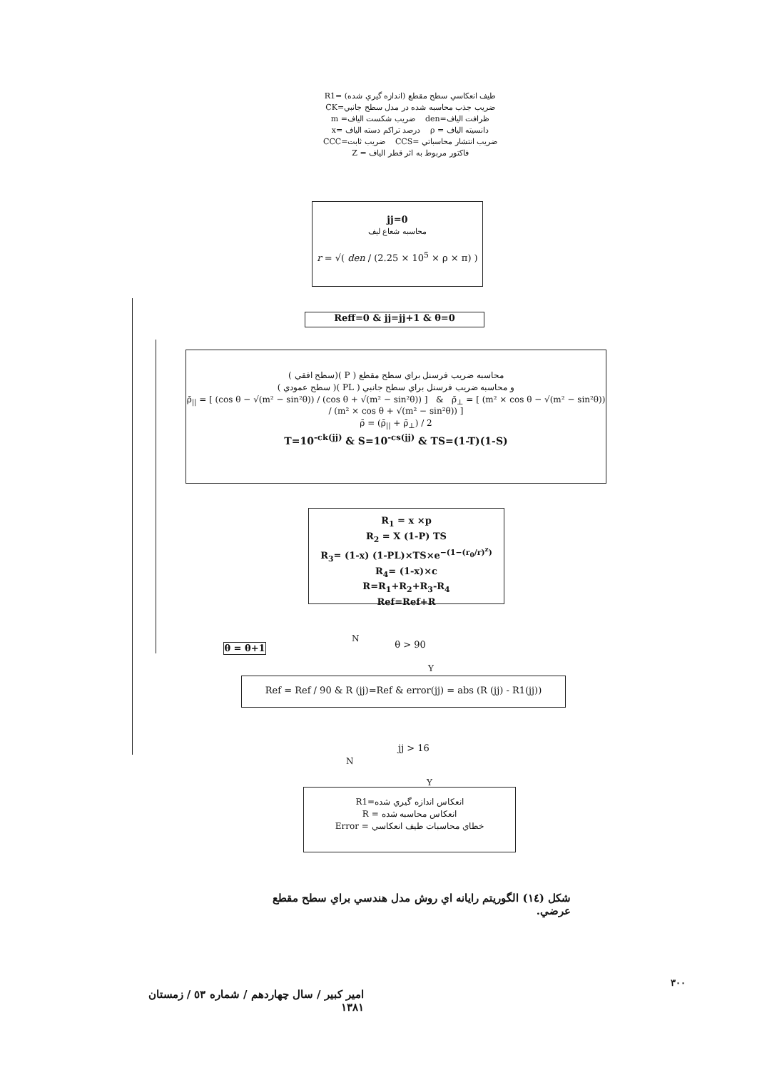طيف انعكاسي سطح مقطع (اندازه گيري شده) =R1
ضريب جذب محاسبه شده در مدل سطح جانبي=CK
ظرافت الياف=den ضريب شكست الياف= m
دانسيته الياف = ρ درصد تراكم دسته الياف =x
ضريب انتشار محاسباتي =CCS ضريب ثابت=CCC
فاكتور مربوط به اثر قطر الياف = Z
jj=0
محاسبه شعاع ليف
r = √( den / (2.25 × 10<sup>5</sup> × ρ × π) )
Reff=0 & jj=jj+1 & θ=0
محاسبه ضريب فرسنل براي سطح مقطع ( P )(سطح افقي )
و محاسبه ضريب فرسنل براي سطح جانبي ( PL )( سطح عمودي )
ρ̄<sub>||</sub> = [ (cos θ − √(m² − sin²θ)) / (cos θ + √(m² − sin²θ)) ] & ρ̄<sub>⊥</sub> = [ (m² × cos θ − √(m² − sin²θ)) / (m² × cos θ + √(m² − sin²θ)) ]
ρ̄ = (ρ̄<sub>||</sub> + ρ̄<sub>⊥</sub>) / 2
T=10<sup>-ck(jj)</sup> & S=10<sup>-cs(jj)</sup> & TS=(1-T)(1-S)
R<sub>1</sub> = x ×p
R<sub>2</sub> = X (1-P) TS
R<sub>3</sub>= (1-x) (1-PL)×TS×e<sup>−(1−(r<sub>0</sub>/r)<sup>z</sup>)</sup>
R<sub>4</sub>= (1-x)×c
R=R<sub>1</sub>+R<sub>2</sub>+R<sub>3</sub>-R<sub>4</sub>
Ref=Ref+R
θ = θ+1
N θ > 90
Y
Ref = Ref / 90 & R (jj)=Ref & error(jj) = abs (R (jj) - R1(jj))
jj > 16
N
Y
انعكاس اندازه گيري شده=R1
انعكاس محاسبه شده = R
خطاي محاسبات طيف انعكاسي = Error
شكل (١٤) الگوريتم رايانه اي روش مدل هندسي براي سطح مقطع عرضي.
٣٠٠
امير كبير / سال چهاردهم / شماره ٥٣ / زمستان ١٣٨١